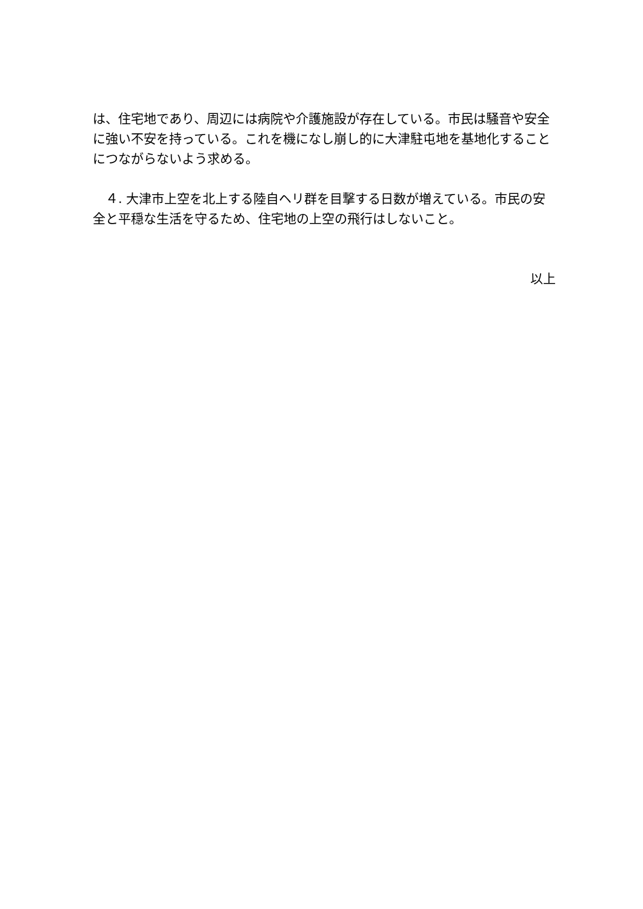は、住宅地であり、周辺には病院や介護施設が存在している。市民は騒音や安全に強い不安を持っている。これを機になし崩し的に大津駐屯地を基地化することにつながらないよう求める。
　４. 大津市上空を北上する陸自ヘリ群を目撃する日数が増えている。市民の安全と平穏な生活を守るため、住宅地の上空の飛行はしないこと。
以上